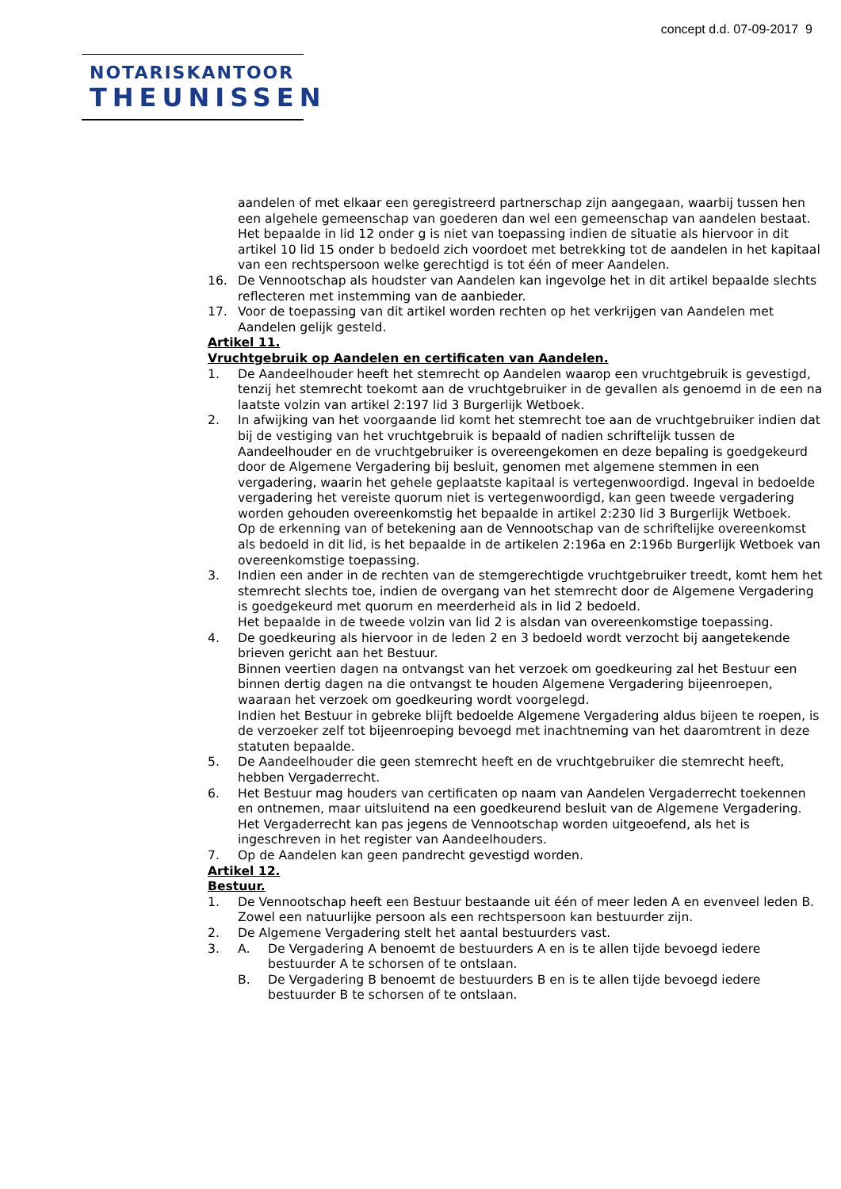concept d.d. 07-09-2017 9
NOTARISKANTOOR
THEUNISSEN
aandelen of met elkaar een geregistreerd partnerschap zijn aangegaan, waarbij tussen hen een algehele gemeenschap van goederen dan wel een gemeenschap van aandelen bestaat.
Het bepaalde in lid 12 onder g is niet van toepassing indien de situatie als hiervoor in dit artikel 10 lid 15 onder b bedoeld zich voordoet met betrekking tot de aandelen in het kapitaal van een rechtspersoon welke gerechtigd is tot één of meer Aandelen.
16. De Vennootschap als houdster van Aandelen kan ingevolge het in dit artikel bepaalde slechts reflecteren met instemming van de aanbieder.
17. Voor de toepassing van dit artikel worden rechten op het verkrijgen van Aandelen met Aandelen gelijk gesteld.
Artikel 11.
Vruchtgebruik op Aandelen en certificaten van Aandelen.
1. De Aandeelhouder heeft het stemrecht op Aandelen waarop een vruchtgebruik is gevestigd, tenzij het stemrecht toekomt aan de vruchtgebruiker in de gevallen als genoemd in de een na laatste volzin van artikel 2:197 lid 3 Burgerlijk Wetboek.
2. In afwijking van het voorgaande lid komt het stemrecht toe aan de vruchtgebruiker indien dat bij de vestiging van het vruchtgebruik is bepaald of nadien schriftelijk tussen de Aandeelhouder en de vruchtgebruiker is overeengekomen en deze bepaling is goedgekeurd door de Algemene Vergadering bij besluit, genomen met algemene stemmen in een vergadering, waarin het gehele geplaatste kapitaal is vertegenwoordigd. Ingeval in bedoelde vergadering het vereiste quorum niet is vertegenwoordigd, kan geen tweede vergadering worden gehouden overeenkomstig het bepaalde in artikel 2:230 lid 3 Burgerlijk Wetboek.
Op de erkenning van of betekening aan de Vennootschap van de schriftelijke overeenkomst als bedoeld in dit lid, is het bepaalde in de artikelen 2:196a en 2:196b Burgerlijk Wetboek van overeenkomstige toepassing.
3. Indien een ander in de rechten van de stemgerechtigde vruchtgebruiker treedt, komt hem het stemrecht slechts toe, indien de overgang van het stemrecht door de Algemene Vergadering is goedgekeurd met quorum en meerderheid als in lid 2 bedoeld.
Het bepaalde in de tweede volzin van lid 2 is alsdan van overeenkomstige toepassing.
4. De goedkeuring als hiervoor in de leden 2 en 3 bedoeld wordt verzocht bij aangetekende brieven gericht aan het Bestuur.
Binnen veertien dagen na ontvangst van het verzoek om goedkeuring zal het Bestuur een binnen dertig dagen na die ontvangst te houden Algemene Vergadering bijeenroepen, waaraan het verzoek om goedkeuring wordt voorgelegd.
Indien het Bestuur in gebreke blijft bedoelde Algemene Vergadering aldus bijeen te roepen, is de verzoeker zelf tot bijeenroeping bevoegd met inachtneming van het daaromtrent in deze statuten bepaalde.
5. De Aandeelhouder die geen stemrecht heeft en de vruchtgebruiker die stemrecht heeft, hebben Vergaderrecht.
6. Het Bestuur mag houders van certificaten op naam van Aandelen Vergaderrecht toekennen en ontnemen, maar uitsluitend na een goedkeurend besluit van de Algemene Vergadering.
Het Vergaderrecht kan pas jegens de Vennootschap worden uitgeoefend, als het is ingeschreven in het register van Aandeelhouders.
7. Op de Aandelen kan geen pandrecht gevestigd worden.
Artikel 12.
Bestuur.
1. De Vennootschap heeft een Bestuur bestaande uit één of meer leden A en evenveel leden B.
Zowel een natuurlijke persoon als een rechtspersoon kan bestuurder zijn.
2. De Algemene Vergadering stelt het aantal bestuurders vast.
3. A. De Vergadering A benoemt de bestuurders A en is te allen tijde bevoegd iedere bestuurder A te schorsen of te ontslaan.
B. De Vergadering B benoemt de bestuurders B en is te allen tijde bevoegd iedere bestuurder B te schorsen of te ontslaan.